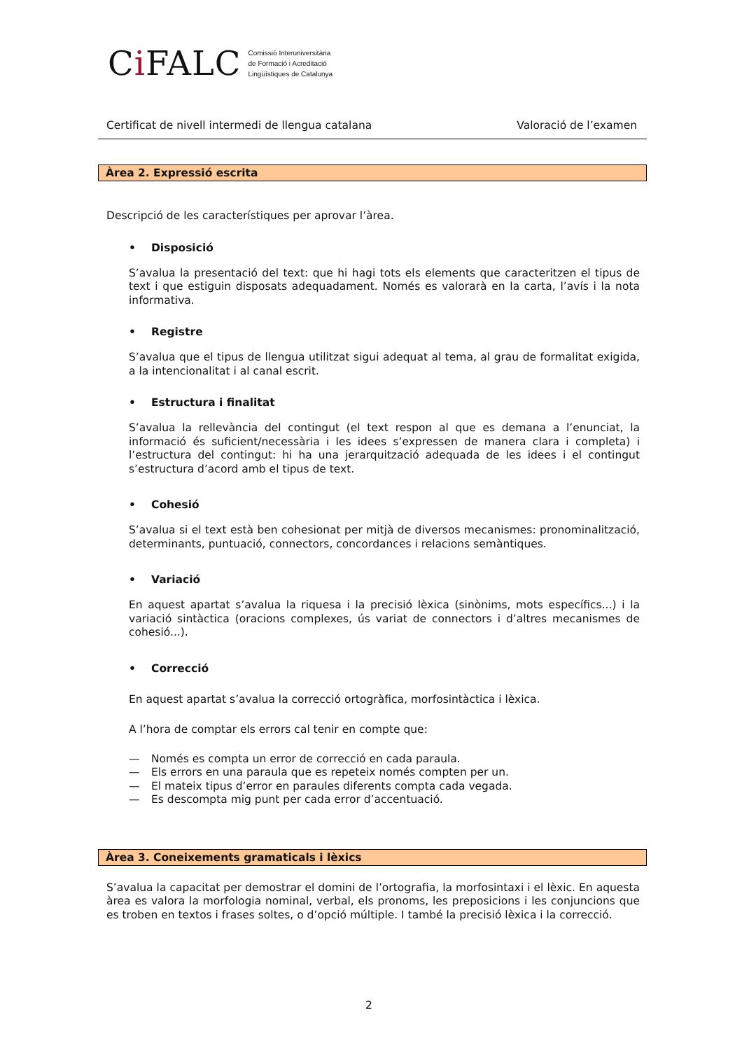Ci FALC
Comissió Interuniversitària
de Formació i Acreditació
Lingüístiques de Catalunya
Certificat de nivell intermedi de llengua catalana Valoració de l’examen
Àrea 2. Expressió escrita
Descripció de les característiques per aprovar l’àrea.
• Disposició
S’avalua la presentació del text: que hi hagi tots els elements que caracteritzen el tipus de text i que estiguin disposats adequadament. Només es valorarà en la carta, l’avís i la nota informativa.
• Registre
S’avalua que el tipus de llengua utilitzat sigui adequat al tema, al grau de formalitat exigida, a la intencionalitat i al canal escrit.
• Estructura i finalitat
S’avalua la rellevància del contingut (el text respon al que es demana a l’enunciat, la informació és suficient/necessària i les idees s’expressen de manera clara i completa) i l’estructura del contingut: hi ha una jerarquització adequada de les idees i el contingut s’estructura d’acord amb el tipus de text.
• Cohesió
S’avalua si el text està ben cohesionat per mitjà de diversos mecanismes: pronominalització, determinants, puntuació, connectors, concordances i relacions semàntiques.
• Variació
En aquest apartat s’avalua la riquesa i la precisió lèxica (sinònims, mots específics...) i la variació sintàctica (oracions complexes, ús variat de connectors i d’altres mecanismes de cohesió...).
• Correcció
En aquest apartat s’avalua la correcció ortogràfica, morfosintàctica i lèxica.
A l’hora de comptar els errors cal tenir en compte que:
— Només es compta un error de correcció en cada paraula.
— Els errors en una paraula que es repeteix només compten per un.
— El mateix tipus d’error en paraules diferents compta cada vegada.
— Es descompta mig punt per cada error d’accentuació.
Àrea 3. Coneixements gramaticals i lèxics
S’avalua la capacitat per demostrar el domini de l’ortografia, la morfosintaxi i el lèxic. En aquesta àrea es valora la morfologia nominal, verbal, els pronoms, les preposicions i les conjuncions que es troben en textos i frases soltes, o d’opció múltiple. I també la precisió lèxica i la correcció.
2